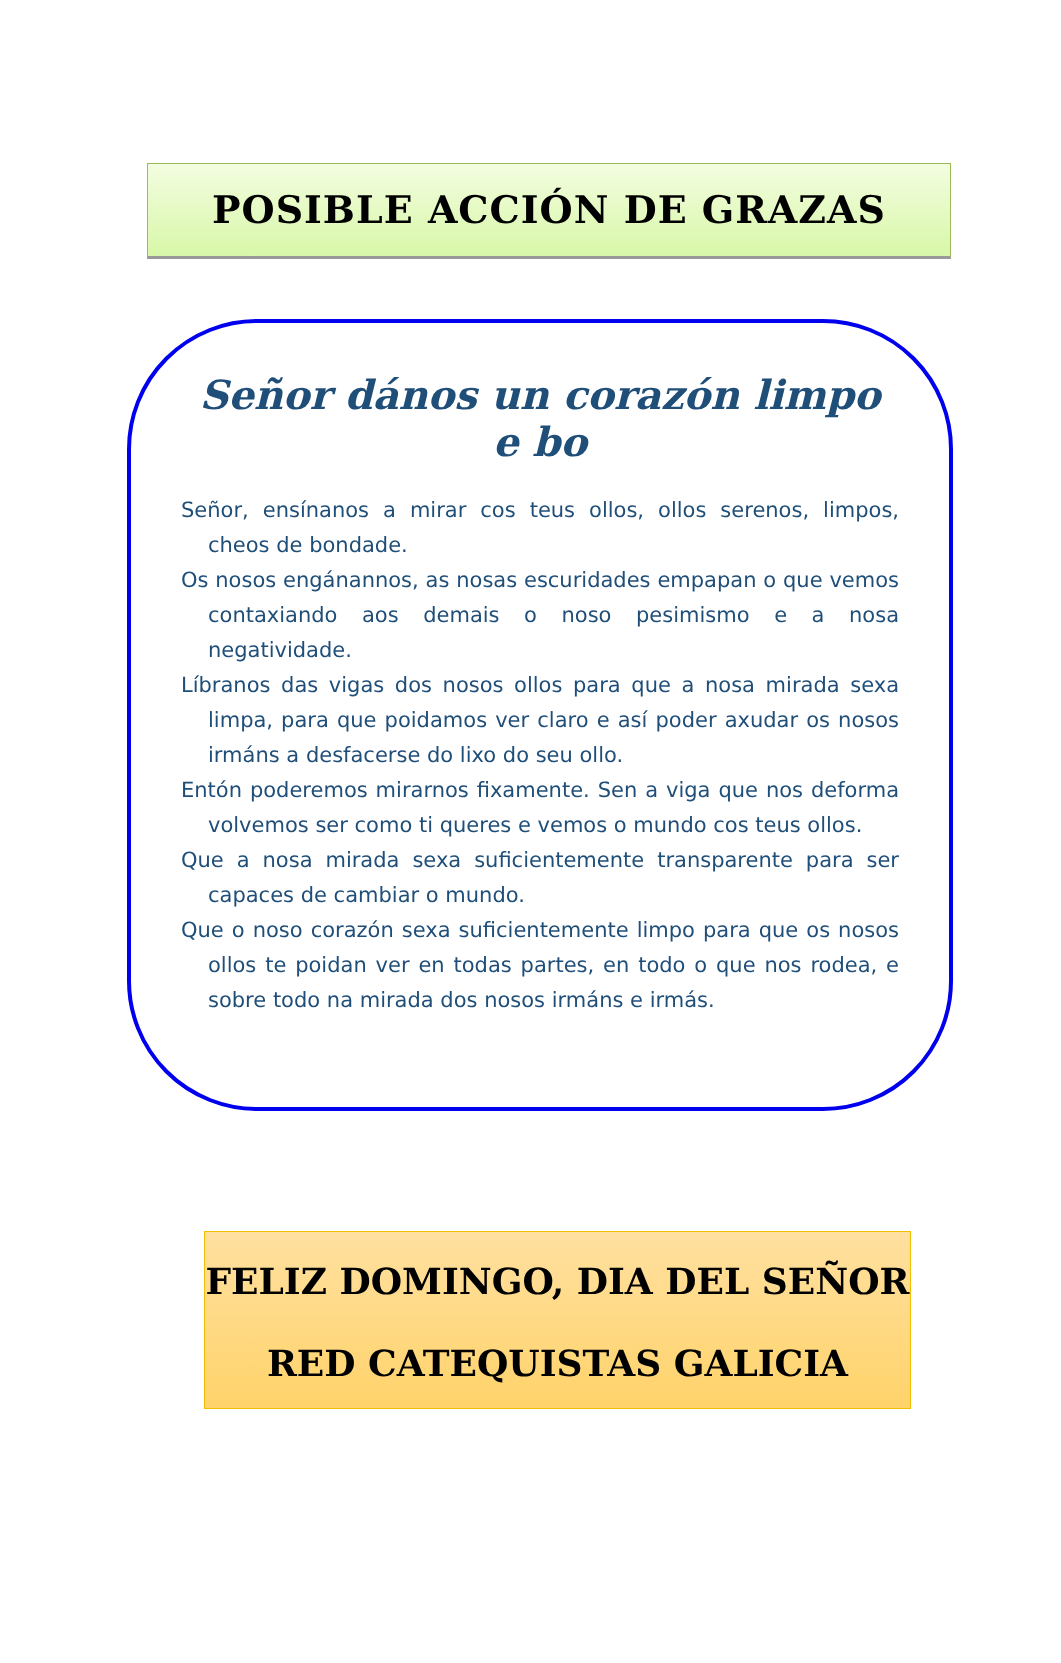POSIBLE ACCIÓN DE GRAZAS
Señor dános un corazón limpo e bo
Señor, ensínanos a mirar cos teus ollos, ollos serenos, limpos, cheos de bondade.
Os nosos engánannos, as nosas escuridades empapan o que vemos contaxiando aos demais o noso pesimismo e a nosa negatividade.
Líbranos das vigas dos nosos ollos para que a nosa mirada sexa limpa, para que poidamos ver claro e así poder axudar os nosos irmáns a desfacerse do lixo do seu ollo.
Entón poderemos mirarnos fixamente. Sen a viga que nos deforma volvemos ser como ti queres e vemos o mundo cos teus ollos.
Que a nosa mirada sexa suficientemente transparente para ser capaces de cambiar o mundo.
Que o noso corazón sexa suficientemente limpo para que os nosos ollos te poidan ver en todas partes, en todo o que nos rodea, e sobre todo na mirada dos nosos irmáns e irmás.
FELIZ DOMINGO, DIA DEL SEÑOR
RED CATEQUISTAS GALICIA